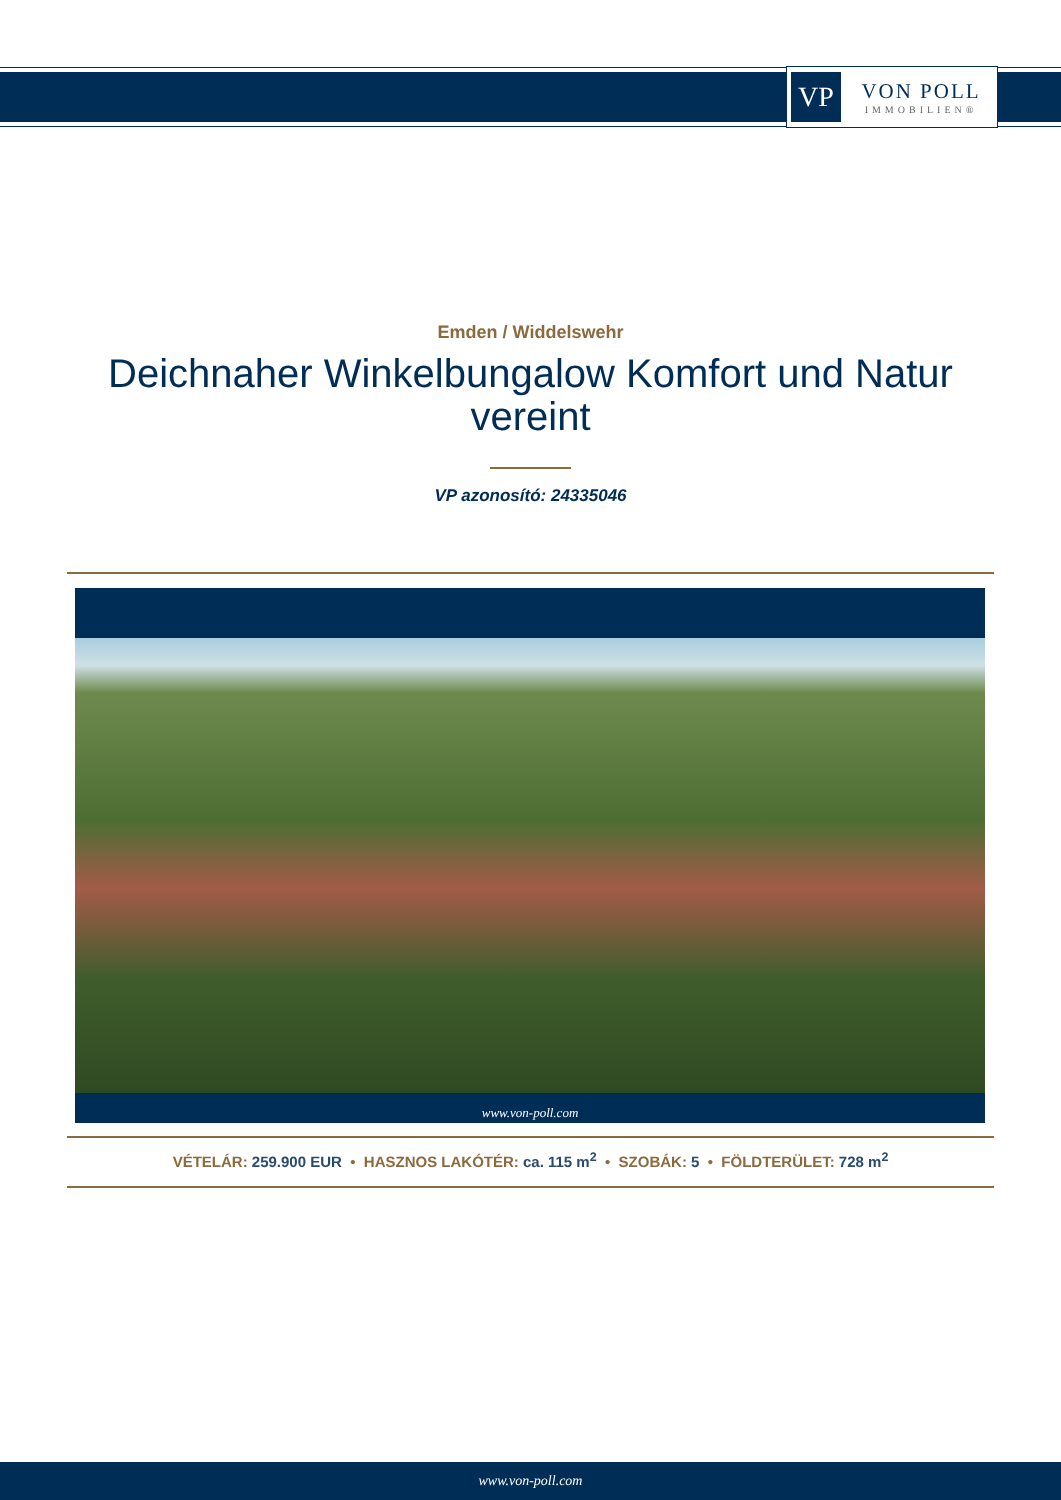VP
VON POLL
IMMOBILIEN®
Emden / Widdelswehr
Deichnaher Winkelbungalow Komfort und Natur vereint
VP azonosító: 24335046
www.von-poll.com
VÉTELÁR: 259.900 EUR • HASZNOS LAKÓTÉR: ca. 115 m<sup>2</sup> • SZOBÁK: 5 • FÖLDTERÜLET: 728 m<sup>2</sup>
www.von-poll.com